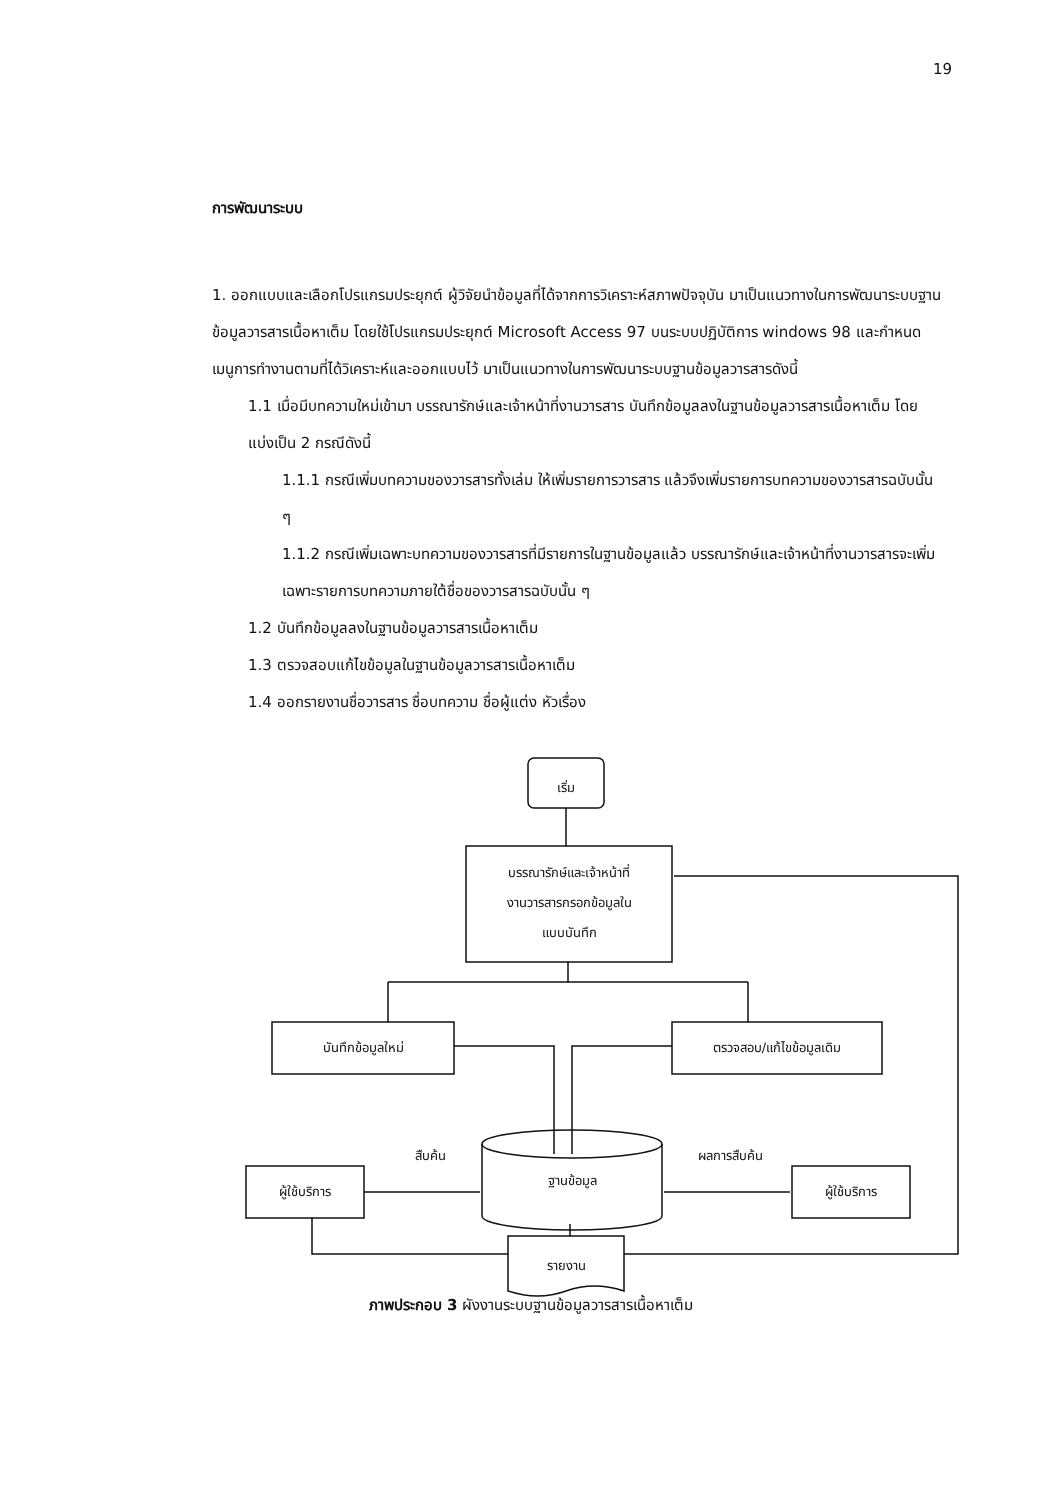19
การพัฒนาระบบ
1. ออกแบบและเลือกโปรแกรมประยุกต์ ผู้วิจัยนำข้อมูลที่ได้จากการวิเคราะห์สภาพปัจจุบัน มาเป็นแนวทางในการพัฒนาระบบฐานข้อมูลวารสารเนื้อหาเต็ม โดยใช้โปรแกรมประยุกต์ Microsoft Access 97 บนระบบปฏิบัติการ windows 98 และกำหนดเมนูการทำงานตามที่ได้วิเคราะห์และออกแบบไว้ มาเป็นแนวทางในการพัฒนาระบบฐานข้อมูลวารสารดังนี้
1.1 เมื่อมีบทความใหม่เข้ามา บรรณารักษ์และเจ้าหน้าที่งานวารสาร บันทึกข้อมูลลงในฐานข้อมูลวารสารเนื้อหาเต็ม โดยแบ่งเป็น 2 กรณีดังนี้
1.1.1 กรณีเพิ่มบทความของวารสารทั้งเล่ม ให้เพิ่มรายการวารสาร แล้วจึงเพิ่มรายการบทความของวารสารฉบับนั้น ๆ
1.1.2 กรณีเพิ่มเฉพาะบทความของวารสารที่มีรายการในฐานข้อมูลแล้ว บรรณารักษ์และเจ้าหน้าที่งานวารสารจะเพิ่มเฉพาะรายการบทความภายใต้ชื่อของวารสารฉบับนั้น ๆ
1.2 บันทึกข้อมูลลงในฐานข้อมูลวารสารเนื้อหาเต็ม
1.3 ตรวจสอบแก้ไขข้อมูลในฐานข้อมูลวารสารเนื้อหาเต็ม
1.4 ออกรายงานชื่อวารสาร ชื่อบทความ ชื่อผู้แต่ง หัวเรื่อง
เริ่ม
บรรณารักษ์และเจ้าหน้าที่
งานวารสารกรอกข้อมูลใน
แบบบันทึก
บันทึกข้อมูลใหม่ ตรวจสอบ/แก้ไขข้อมูลเดิม
สืบค้น
ฐานข้อมูล
ผลการสืบค้น
ผู้ใช้บริการ ผู้ใช้บริการ
รายงาน
ภาพประกอบ 3 ผังงานระบบฐานข้อมูลวารสารเนื้อหาเต็ม